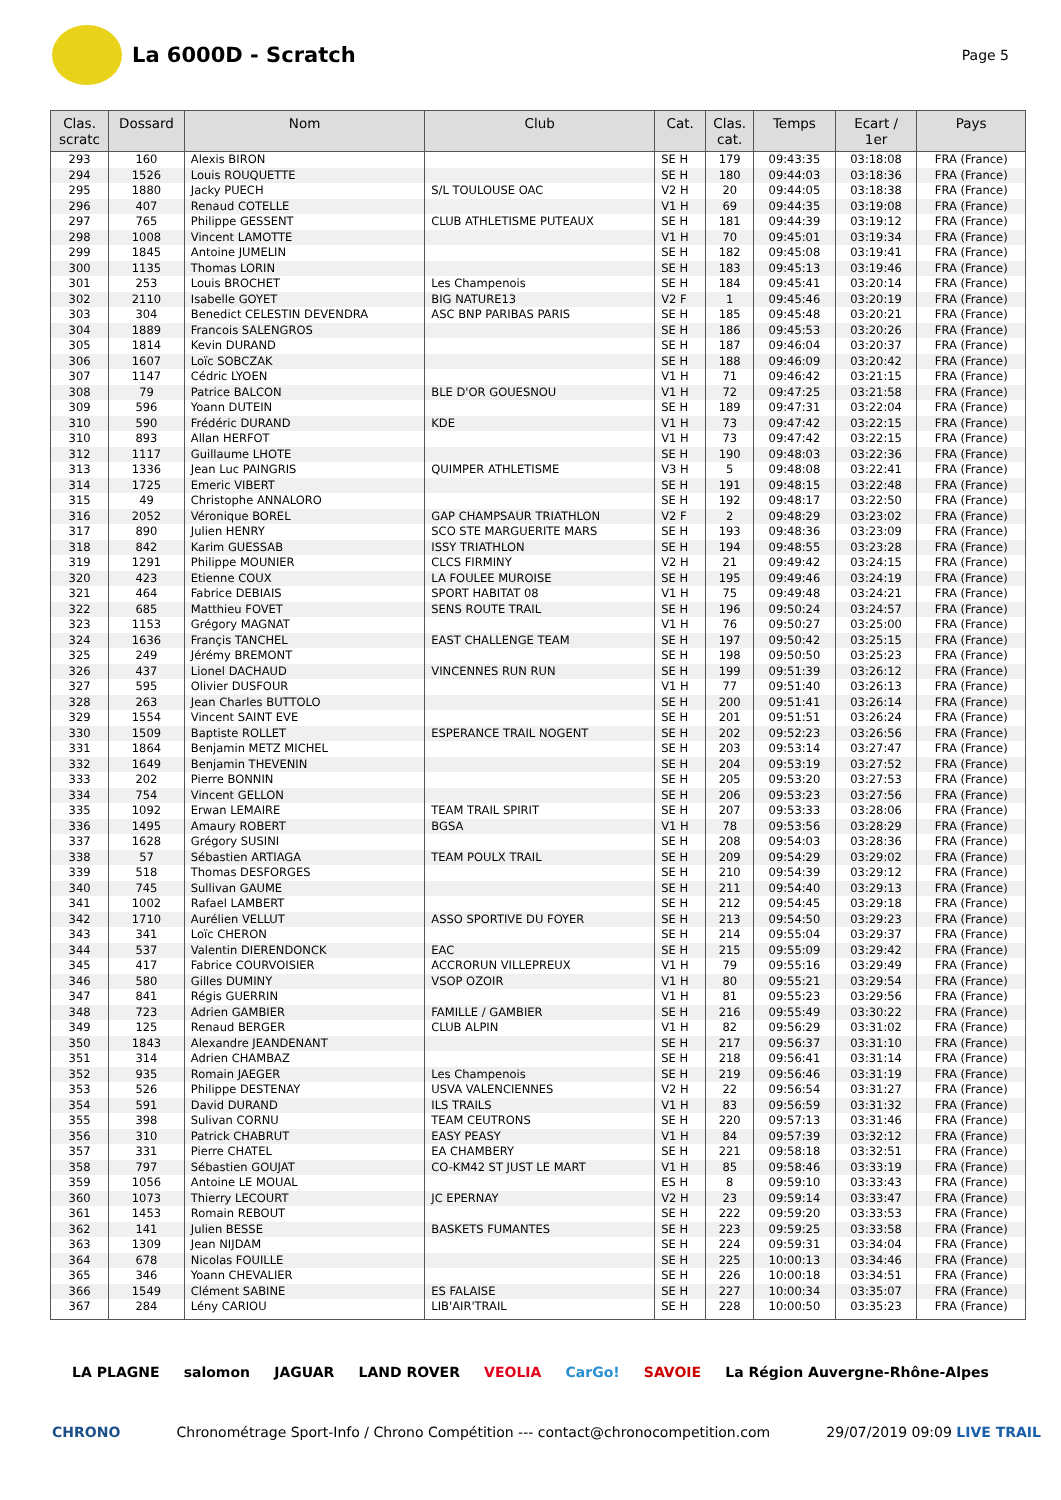La 6000D - Scratch
Page 5
| Clas. scratc | Dossard | Nom | Club | Cat. | Clas. cat. | Temps | Ecart / 1er | Pays |
| --- | --- | --- | --- | --- | --- | --- | --- | --- |
| 293 | 160 | Alexis BIRON | | SE H | 179 | 09:43:35 | 03:18:08 | FRA (France) |
| 294 | 1526 | Louis ROUQUETTE | | SE H | 180 | 09:44:03 | 03:18:36 | FRA (France) |
| 295 | 1880 | Jacky PUECH | S/L TOULOUSE OAC | V2 H | 20 | 09:44:05 | 03:18:38 | FRA (France) |
| 296 | 407 | Renaud COTELLE | | V1 H | 69 | 09:44:35 | 03:19:08 | FRA (France) |
| 297 | 765 | Philippe GESSENT | CLUB ATHLETISME PUTEAUX | SE H | 181 | 09:44:39 | 03:19:12 | FRA (France) |
| 298 | 1008 | Vincent LAMOTTE | | V1 H | 70 | 09:45:01 | 03:19:34 | FRA (France) |
| 299 | 1845 | Antoine JUMELIN | | SE H | 182 | 09:45:08 | 03:19:41 | FRA (France) |
| 300 | 1135 | Thomas LORIN | | SE H | 183 | 09:45:13 | 03:19:46 | FRA (France) |
| 301 | 253 | Louis BROCHET | Les Champenois | SE H | 184 | 09:45:41 | 03:20:14 | FRA (France) |
| 302 | 2110 | Isabelle GOYET | BIG NATURE13 | V2 F | 1 | 09:45:46 | 03:20:19 | FRA (France) |
| 303 | 304 | Benedict CELESTIN DEVENDRA | ASC BNP PARIBAS PARIS | SE H | 185 | 09:45:48 | 03:20:21 | FRA (France) |
| 304 | 1889 | Francois SALENGROS | | SE H | 186 | 09:45:53 | 03:20:26 | FRA (France) |
| 305 | 1814 | Kevin DURAND | | SE H | 187 | 09:46:04 | 03:20:37 | FRA (France) |
| 306 | 1607 | Loïc SOBCZAK | | SE H | 188 | 09:46:09 | 03:20:42 | FRA (France) |
| 307 | 1147 | Cédric LYOEN | | V1 H | 71 | 09:46:42 | 03:21:15 | FRA (France) |
| 308 | 79 | Patrice BALCON | BLE D'OR GOUESNOU | V1 H | 72 | 09:47:25 | 03:21:58 | FRA (France) |
| 309 | 596 | Yoann DUTEIN | | SE H | 189 | 09:47:31 | 03:22:04 | FRA (France) |
| 310 | 590 | Frédéric DURAND | KDE | V1 H | 73 | 09:47:42 | 03:22:15 | FRA (France) |
| 310 | 893 | Allan HERFOT | | V1 H | 73 | 09:47:42 | 03:22:15 | FRA (France) |
| 312 | 1117 | Guillaume LHOTE | | SE H | 190 | 09:48:03 | 03:22:36 | FRA (France) |
| 313 | 1336 | Jean Luc PAINGRIS | QUIMPER ATHLETISME | V3 H | 5 | 09:48:08 | 03:22:41 | FRA (France) |
| 314 | 1725 | Emeric VIBERT | | SE H | 191 | 09:48:15 | 03:22:48 | FRA (France) |
| 315 | 49 | Christophe ANNALORO | | SE H | 192 | 09:48:17 | 03:22:50 | FRA (France) |
| 316 | 2052 | Véronique BOREL | GAP CHAMPSAUR TRIATHLON | V2 F | 2 | 09:48:29 | 03:23:02 | FRA (France) |
| 317 | 890 | Julien HENRY | SCO STE MARGUERITE MARS | SE H | 193 | 09:48:36 | 03:23:09 | FRA (France) |
| 318 | 842 | Karim GUESSAB | ISSY TRIATHLON | SE H | 194 | 09:48:55 | 03:23:28 | FRA (France) |
| 319 | 1291 | Philippe MOUNIER | CLCS FIRMINY | V2 H | 21 | 09:49:42 | 03:24:15 | FRA (France) |
| 320 | 423 | Etienne COUX | LA FOULEE MUROISE | SE H | 195 | 09:49:46 | 03:24:19 | FRA (France) |
| 321 | 464 | Fabrice DEBIAIS | SPORT HABITAT 08 | V1 H | 75 | 09:49:48 | 03:24:21 | FRA (France) |
| 322 | 685 | Matthieu FOVET | SENS ROUTE TRAIL | SE H | 196 | 09:50:24 | 03:24:57 | FRA (France) |
| 323 | 1153 | Grégory MAGNAT | | V1 H | 76 | 09:50:27 | 03:25:00 | FRA (France) |
| 324 | 1636 | Françis TANCHEL | EAST CHALLENGE TEAM | SE H | 197 | 09:50:42 | 03:25:15 | FRA (France) |
| 325 | 249 | Jérémy BREMONT | | SE H | 198 | 09:50:50 | 03:25:23 | FRA (France) |
| 326 | 437 | Lionel DACHAUD | VINCENNES RUN RUN | SE H | 199 | 09:51:39 | 03:26:12 | FRA (France) |
| 327 | 595 | Olivier DUSFOUR | | V1 H | 77 | 09:51:40 | 03:26:13 | FRA (France) |
| 328 | 263 | Jean Charles BUTTOLO | | SE H | 200 | 09:51:41 | 03:26:14 | FRA (France) |
| 329 | 1554 | Vincent SAINT EVE | | SE H | 201 | 09:51:51 | 03:26:24 | FRA (France) |
| 330 | 1509 | Baptiste ROLLET | ESPERANCE TRAIL NOGENT | SE H | 202 | 09:52:23 | 03:26:56 | FRA (France) |
| 331 | 1864 | Benjamin METZ MICHEL | | SE H | 203 | 09:53:14 | 03:27:47 | FRA (France) |
| 332 | 1649 | Benjamin THEVENIN | | SE H | 204 | 09:53:19 | 03:27:52 | FRA (France) |
| 333 | 202 | Pierre BONNIN | | SE H | 205 | 09:53:20 | 03:27:53 | FRA (France) |
| 334 | 754 | Vincent GELLON | | SE H | 206 | 09:53:23 | 03:27:56 | FRA (France) |
| 335 | 1092 | Erwan LEMAIRE | TEAM TRAIL SPIRIT | SE H | 207 | 09:53:33 | 03:28:06 | FRA (France) |
| 336 | 1495 | Amaury ROBERT | BGSA | V1 H | 78 | 09:53:56 | 03:28:29 | FRA (France) |
| 337 | 1628 | Grégory SUSINI | | SE H | 208 | 09:54:03 | 03:28:36 | FRA (France) |
| 338 | 57 | Sébastien ARTIAGA | TEAM POULX TRAIL | SE H | 209 | 09:54:29 | 03:29:02 | FRA (France) |
| 339 | 518 | Thomas DESFORGES | | SE H | 210 | 09:54:39 | 03:29:12 | FRA (France) |
| 340 | 745 | Sullivan GAUME | | SE H | 211 | 09:54:40 | 03:29:13 | FRA (France) |
| 341 | 1002 | Rafael LAMBERT | | SE H | 212 | 09:54:45 | 03:29:18 | FRA (France) |
| 342 | 1710 | Aurélien VELLUT | ASSO SPORTIVE DU FOYER | SE H | 213 | 09:54:50 | 03:29:23 | FRA (France) |
| 343 | 341 | Loïc CHERON | | SE H | 214 | 09:55:04 | 03:29:37 | FRA (France) |
| 344 | 537 | Valentin DIERENDONCK | EAC | SE H | 215 | 09:55:09 | 03:29:42 | FRA (France) |
| 345 | 417 | Fabrice COURVOISIER | ACCRORUN VILLEPREUX | V1 H | 79 | 09:55:16 | 03:29:49 | FRA (France) |
| 346 | 580 | Gilles DUMINY | VSOP OZOIR | V1 H | 80 | 09:55:21 | 03:29:54 | FRA (France) |
| 347 | 841 | Régis GUERRIN | | V1 H | 81 | 09:55:23 | 03:29:56 | FRA (France) |
| 348 | 723 | Adrien GAMBIER | FAMILLE / GAMBIER | SE H | 216 | 09:55:49 | 03:30:22 | FRA (France) |
| 349 | 125 | Renaud BERGER | CLUB ALPIN | V1 H | 82 | 09:56:29 | 03:31:02 | FRA (France) |
| 350 | 1843 | Alexandre JEANDENANT | | SE H | 217 | 09:56:37 | 03:31:10 | FRA (France) |
| 351 | 314 | Adrien CHAMBAZ | | SE H | 218 | 09:56:41 | 03:31:14 | FRA (France) |
| 352 | 935 | Romain JAEGER | Les Champenois | SE H | 219 | 09:56:46 | 03:31:19 | FRA (France) |
| 353 | 526 | Philippe DESTENAY | USVA VALENCIENNES | V2 H | 22 | 09:56:54 | 03:31:27 | FRA (France) |
| 354 | 591 | David DURAND | ILS TRAILS | V1 H | 83 | 09:56:59 | 03:31:32 | FRA (France) |
| 355 | 398 | Sulivan CORNU | TEAM CEUTRONS | SE H | 220 | 09:57:13 | 03:31:46 | FRA (France) |
| 356 | 310 | Patrick CHABRUT | EASY PEASY | V1 H | 84 | 09:57:39 | 03:32:12 | FRA (France) |
| 357 | 331 | Pierre CHATEL | EA CHAMBERY | SE H | 221 | 09:58:18 | 03:32:51 | FRA (France) |
| 358 | 797 | Sébastien GOUJAT | CO-KM42 ST JUST LE MART | V1 H | 85 | 09:58:46 | 03:33:19 | FRA (France) |
| 359 | 1056 | Antoine LE MOUAL | | ES H | 8 | 09:59:10 | 03:33:43 | FRA (France) |
| 360 | 1073 | Thierry LECOURT | JC EPERNAY | V2 H | 23 | 09:59:14 | 03:33:47 | FRA (France) |
| 361 | 1453 | Romain REBOUT | | SE H | 222 | 09:59:20 | 03:33:53 | FRA (France) |
| 362 | 141 | Julien BESSE | BASKETS FUMANTES | SE H | 223 | 09:59:25 | 03:33:58 | FRA (France) |
| 363 | 1309 | Jean NIJDAM | | SE H | 224 | 09:59:31 | 03:34:04 | FRA (France) |
| 364 | 678 | Nicolas FOUILLE | | SE H | 225 | 10:00:13 | 03:34:46 | FRA (France) |
| 365 | 346 | Yoann CHEVALIER | | SE H | 226 | 10:00:18 | 03:34:51 | FRA (France) |
| 366 | 1549 | Clément SABINE | ES FALAISE | SE H | 227 | 10:00:34 | 03:35:07 | FRA (France) |
| 367 | 284 | Lény CARIOU | LIB'AIR'TRAIL | SE H | 228 | 10:00:50 | 03:35:23 | FRA (France) |
LA PLAGNE salomon JAGUAR LAND ROVER VEOLIA CarGo! SAVOIE La Région Auvergne-Rhône-Alpes
CHRONO Chronométrage Sport-Info / Chrono Compétition --- contact@chronocompetition.com 29/07/2019 09:09 LIVE TRAIL